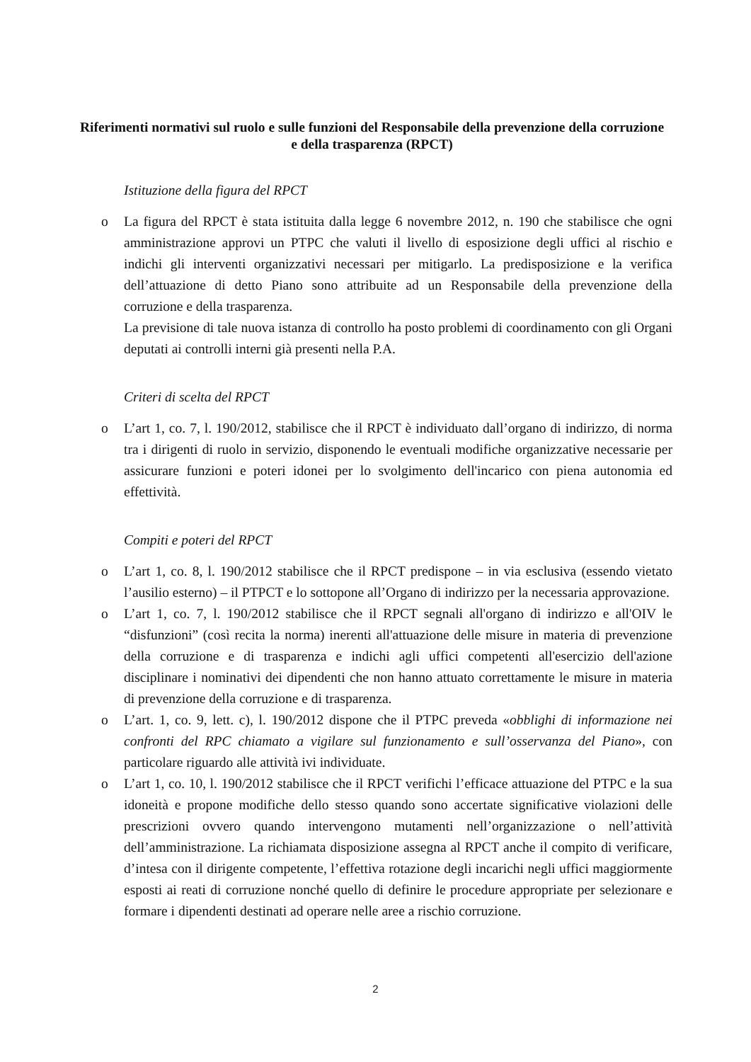Riferimenti normativi sul ruolo e sulle funzioni del Responsabile della prevenzione della corruzione e della trasparenza (RPCT)
Istituzione della figura del RPCT
o La figura del RPCT è stata istituita dalla legge 6 novembre 2012, n. 190 che stabilisce che ogni amministrazione approvi un PTPC che valuti il livello di esposizione degli uffici al rischio e indichi gli interventi organizzativi necessari per mitigarlo. La predisposizione e la verifica dell’attuazione di detto Piano sono attribuite ad un Responsabile della prevenzione della corruzione e della trasparenza.
La previsione di tale nuova istanza di controllo ha posto problemi di coordinamento con gli Organi deputati ai controlli interni già presenti nella P.A.
Criteri di scelta del RPCT
o L’art 1, co. 7, l. 190/2012, stabilisce che il RPCT è individuato dall’organo di indirizzo, di norma tra i dirigenti di ruolo in servizio, disponendo le eventuali modifiche organizzative necessarie per assicurare funzioni e poteri idonei per lo svolgimento dell'incarico con piena autonomia ed effettività.
Compiti e poteri del RPCT
o L’art 1, co. 8, l. 190/2012 stabilisce che il RPCT predispone – in via esclusiva (essendo vietato l’ausilio esterno) – il PTPCT e lo sottopone all’Organo di indirizzo per la necessaria approvazione.
o L’art 1, co. 7, l. 190/2012 stabilisce che il RPCT segnali all'organo di indirizzo e all'OIV le “disfunzioni” (così recita la norma) inerenti all'attuazione delle misure in materia di prevenzione della corruzione e di trasparenza e indichi agli uffici competenti all'esercizio dell'azione disciplinare i nominativi dei dipendenti che non hanno attuato correttamente le misure in materia di prevenzione della corruzione e di trasparenza.
o L’art. 1, co. 9, lett. c), l. 190/2012 dispone che il PTPC preveda «obblighi di informazione nei confronti del RPC chiamato a vigilare sul funzionamento e sull’osservanza del Piano», con particolare riguardo alle attività ivi individuate.
o L’art 1, co. 10, l. 190/2012 stabilisce che il RPCT verifichi l’efficace attuazione del PTPC e la sua idoneità e propone modifiche dello stesso quando sono accertate significative violazioni delle prescrizioni ovvero quando intervengono mutamenti nell’organizzazione o nell’attività dell’amministrazione. La richiamata disposizione assegna al RPCT anche il compito di verificare, d’intesa con il dirigente competente, l’effettiva rotazione degli incarichi negli uffici maggiormente esposti ai reati di corruzione nonché quello di definire le procedure appropriate per selezionare e formare i dipendenti destinati ad operare nelle aree a rischio corruzione.
2